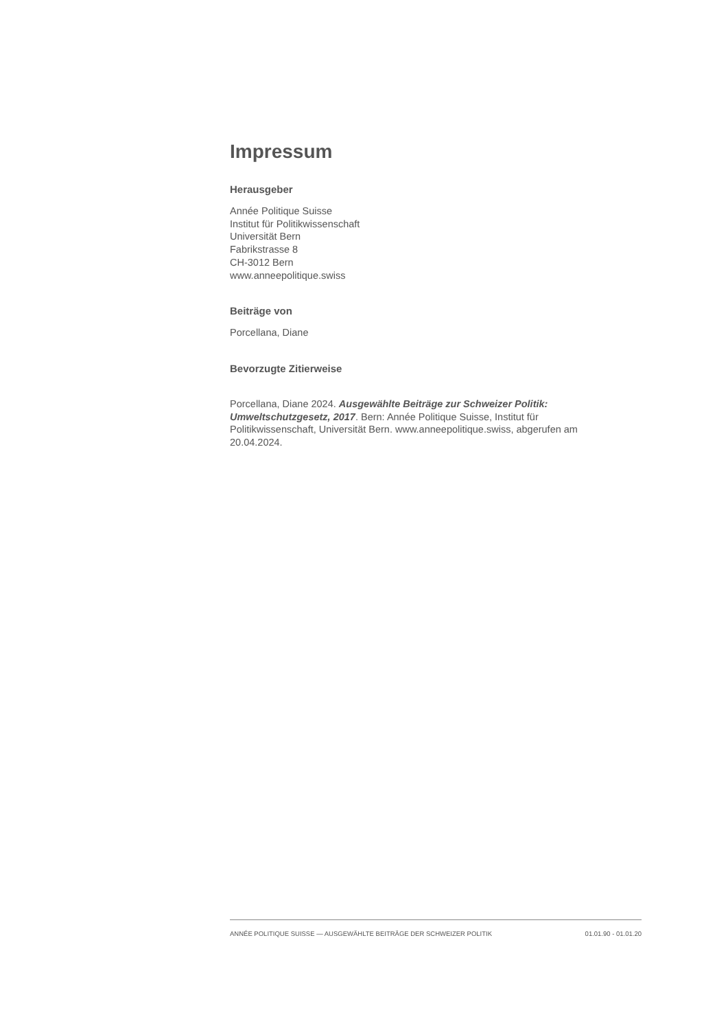Impressum
Herausgeber
Année Politique Suisse
Institut für Politikwissenschaft
Universität Bern
Fabrikstrasse 8
CH-3012 Bern
www.anneepolitique.swiss
Beiträge von
Porcellana, Diane
Bevorzugte Zitierweise
Porcellana, Diane 2024. Ausgewählte Beiträge zur Schweizer Politik: Umweltschutzgesetz, 2017. Bern: Année Politique Suisse, Institut für Politikwissenschaft, Universität Bern. www.anneepolitique.swiss, abgerufen am 20.04.2024.
ANNÉE POLITIQUE SUISSE — AUSGEWÄHLTE BEITRÄGE DER SCHWEIZER POLITIK 01.01.90 - 01.01.20